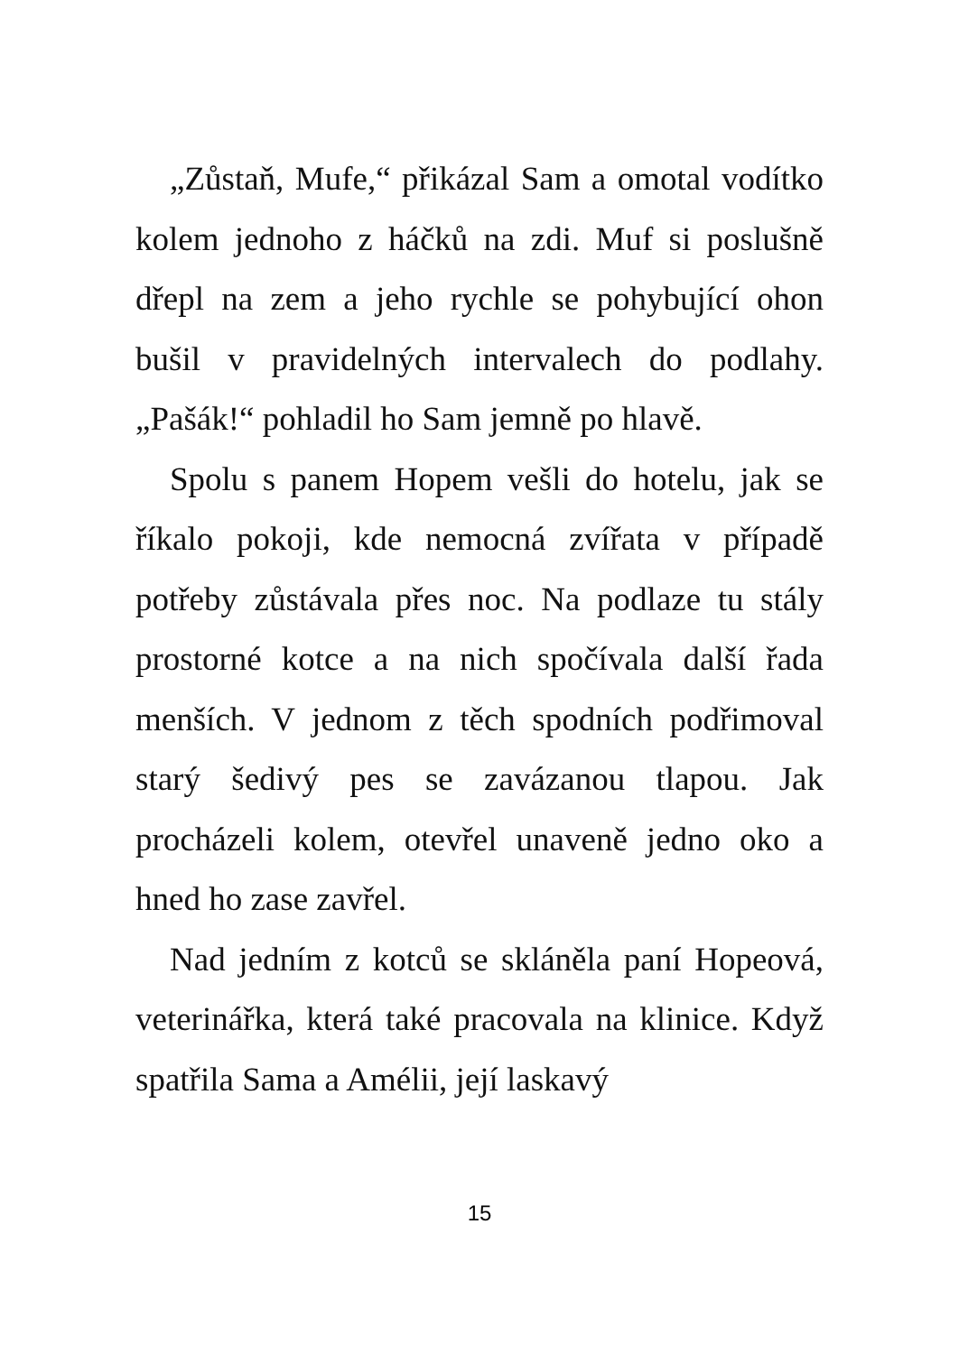„Zůstaň, Mufe,“ přikázal Sam a omotal vodítko kolem jednoho z háčků na zdi. Muf si poslušně dřepl na zem a jeho rychle se pohybující ohon bušil v pravidelných intervalech do podlahy. „Pašák!“ pohladil ho Sam jemně po hlavě.
Spolu s panem Hopem vešli do hotelu, jak se říkalo pokoji, kde nemocná zvířata v případě potřeby zůstávala přes noc. Na podlaze tu stály prostorné kotce a na nich spočívala další řada menších. V jednom z těch spodních podřimoval starý šedivý pes se zavázanou tlapou. Jak procházeli kolem, otevřel unaveně jedno oko a hned ho zase zavřel.
Nad jedním z kotců se skláněla paní Hopeová, veterinářka, která také pracovala na klinice. Když spatřila Sama a Amélii, její laskavý
15